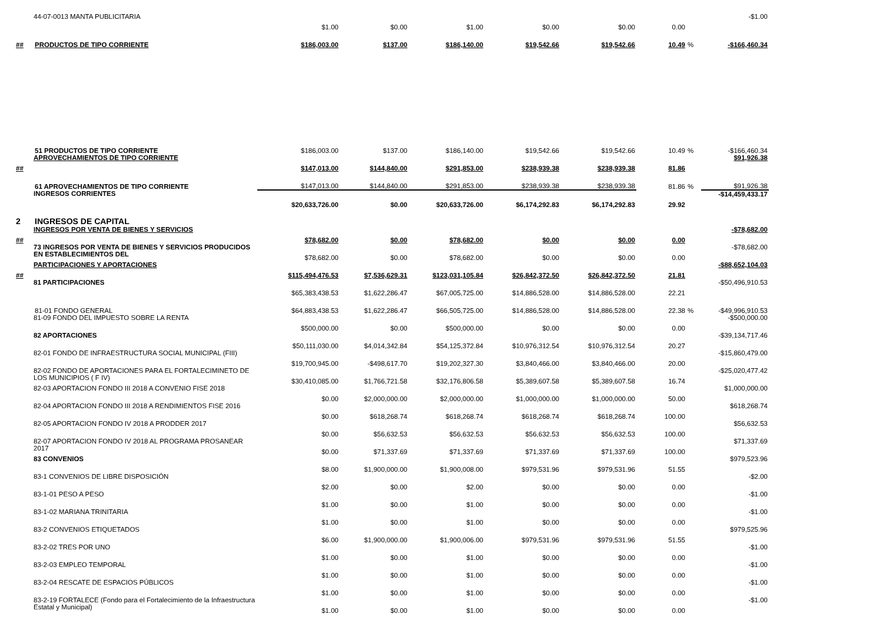| | 44-07-0013 MANTA PUBLICITARIA | $1.00 | $0.00 | $1.00 | $0.00 | $0.00 | 0.00 | | -$1.00 |
| ## | PRODUCTOS DE TIPO CORRIENTE | $186,003.00 | $137.00 | $186,140.00 | $19,542.66 | $19,542.66 | 10.49 | % | -$166,460.34 |
| | 51 PRODUCTOS DE TIPO CORRIENTE | $186,003.00 | $137.00 | $186,140.00 | $19,542.66 | $19,542.66 | 10.49 | % | -$166,460.34 |
| ## | APROVECHAMIENTOS DE TIPO CORRIENTE | $147,013.00 | $144,840.00 | $291,853.00 | $238,939.38 | $238,939.38 | 81.86 | | $91,926.38 |
| | 61 APROVECHAMIENTOS DE TIPO CORRIENTE | $147,013.00 | $144,840.00 | $291,853.00 | $238,939.38 | $238,939.38 | 81.86 | % | $91,926.38 |
| | INGRESOS CORRIENTES | $20,633,726.00 | $0.00 | $20,633,726.00 | $6,174,292.83 | $6,174,292.83 | 29.92 | | -$14,459,433.17 |
| 2 | INGRESOS DE CAPITAL | | | | | | | | |
| ## | INGRESOS POR VENTA DE BIENES Y SERVICIOS | $78,682.00 | $0.00 | $78,682.00 | $0.00 | $0.00 | 0.00 | | -$78,682.00 |
| | 73 INGRESOS POR VENTA DE BIENES Y SERVICIOS PRODUCIDOS EN ESTABLECIMIENTOS DEL | $78,682.00 | $0.00 | $78,682.00 | $0.00 | $0.00 | 0.00 | | -$78,682.00 |
| ## | PARTICIPACIONES Y APORTACIONES | $115,494,476.53 | $7,536,629.31 | $123,031,105.84 | $26,842,372.50 | $26,842,372.50 | 21.81 | | -$88,652,104.03 |
| | 81 PARTICIPACIONES | $65,383,438.53 | $1,622,286.47 | $67,005,725.00 | $14,886,528.00 | $14,886,528.00 | 22.21 | | -$50,496,910.53 |
| | 81-01 FONDO GENERAL | $64,883,438.53 | $1,622,286.47 | $66,505,725.00 | $14,886,528.00 | $14,886,528.00 | 22.38 | % | -$49,996,910.53 |
| | 81-09 FONDO DEL IMPUESTO SOBRE LA RENTA | $500,000.00 | $0.00 | $500,000.00 | $0.00 | $0.00 | 0.00 | | -$500,000.00 |
| | 82 APORTACIONES | $50,111,030.00 | $4,014,342.84 | $54,125,372.84 | $10,976,312.54 | $10,976,312.54 | 20.27 | | -$39,134,717.46 |
| | 82-01 FONDO DE INFRAESTRUCTURA SOCIAL MUNICIPAL (FIII) | $19,700,945.00 | -$498,617.70 | $19,202,327.30 | $3,840,466.00 | $3,840,466.00 | 20.00 | | -$15,860,479.00 |
| | 82-02 FONDO DE APORTACIONES PARA EL FORTALECIMINETO DE LOS MUNICIPIOS ( F IV) | $30,410,085.00 | $1,766,721.58 | $32,176,806.58 | $5,389,607.58 | $5,389,607.58 | 16.74 | | -$25,020,477.42 |
| | 82-03 APORTACION FONDO III 2018 A CONVENIO FISE 2018 | $0.00 | $2,000,000.00 | $2,000,000.00 | $1,000,000.00 | $1,000,000.00 | 50.00 | | $1,000,000.00 |
| | 82-04 APORTACION FONDO III 2018 A RENDIMIENTOS FISE 2016 | $0.00 | $618,268.74 | $618,268.74 | $618,268.74 | $618,268.74 | 100.00 | | $618,268.74 |
| | 82-05 APORTACION FONDO IV 2018 A PRODDER 2017 | $0.00 | $56,632.53 | $56,632.53 | $56,632.53 | $56,632.53 | 100.00 | | $56,632.53 |
| | 82-07 APORTACION FONDO IV 2018 AL PROGRAMA PROSANEAR 2017 | $0.00 | $71,337.69 | $71,337.69 | $71,337.69 | $71,337.69 | 100.00 | | $71,337.69 |
| | 83 CONVENIOS | $8.00 | $1,900,000.00 | $1,900,008.00 | $979,531.96 | $979,531.96 | 51.55 | | $979,523.96 |
| | 83-1 CONVENIOS DE LIBRE DISPOSICIÓN | $2.00 | $0.00 | $2.00 | $0.00 | $0.00 | 0.00 | | -$2.00 |
| | 83-1-01 PESO A PESO | $1.00 | $0.00 | $1.00 | $0.00 | $0.00 | 0.00 | | -$1.00 |
| | 83-1-02 MARIANA TRINITARIA | $1.00 | $0.00 | $1.00 | $0.00 | $0.00 | 0.00 | | -$1.00 |
| | 83-2 CONVENIOS ETIQUETADOS | $6.00 | $1,900,000.00 | $1,900,006.00 | $979,531.96 | $979,531.96 | 51.55 | | $979,525.96 |
| | 83-2-02 TRES POR UNO | $1.00 | $0.00 | $1.00 | $0.00 | $0.00 | 0.00 | | -$1.00 |
| | 83-2-03 EMPLEO TEMPORAL | $1.00 | $0.00 | $1.00 | $0.00 | $0.00 | 0.00 | | -$1.00 |
| | 83-2-04 RESCATE DE ESPACIOS PÚBLICOS | $1.00 | $0.00 | $1.00 | $0.00 | $0.00 | 0.00 | | -$1.00 |
| | 83-2-19 FORTALECE (Fondo para el Fortalecimiento de la Infraestructura Estatal y Municipal) | $1.00 | $0.00 | $1.00 | $0.00 | $0.00 | 0.00 | | -$1.00 |